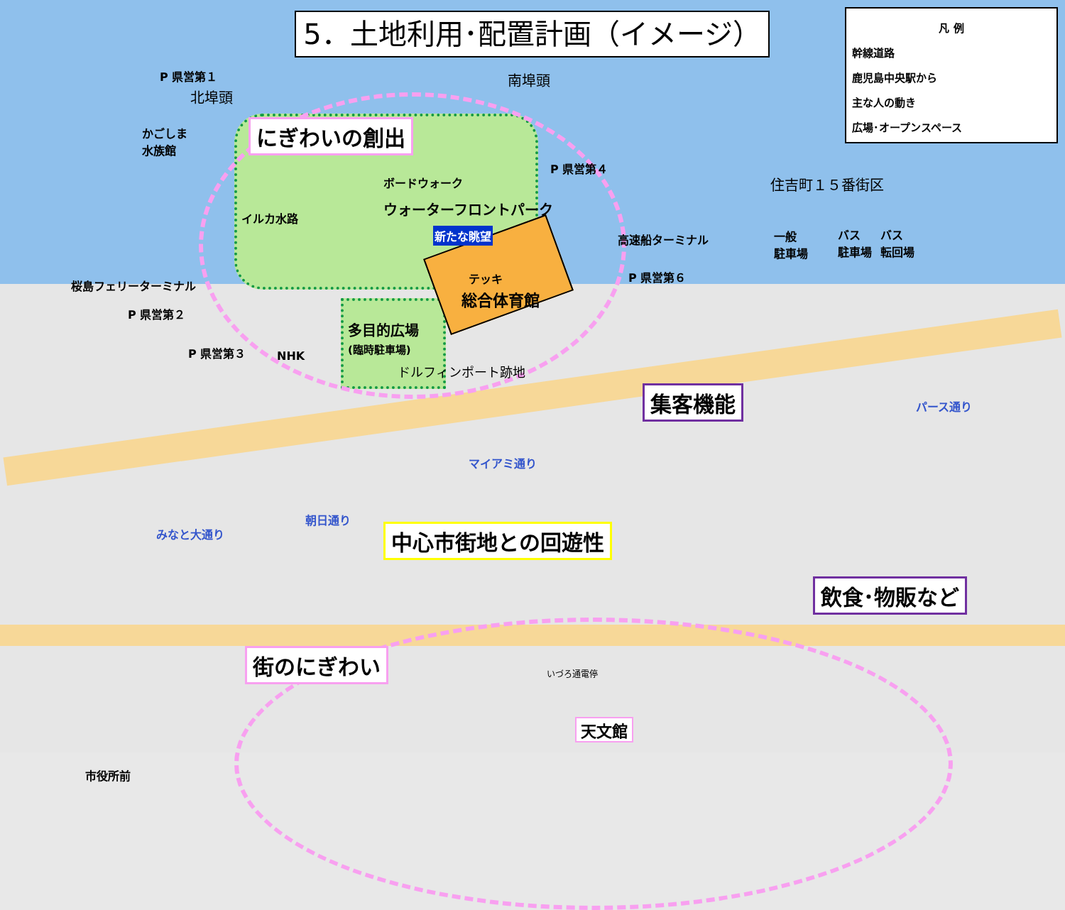5．土地利用･配置計画（イメージ）
凡 例
幹線道路
鹿児島中央駅から
主な人の動き
広場･オープンスペース
にぎわいの創出
P 県営第１
北埠頭
南埠頭
かごしま
水族館
P 県営第４
住吉町１５番街区
イルカ水路
ボードウォーク
ウォーターフロントパーク
新たな眺望 高速船ターミナル
P 県営第６
一般
駐車場
バス
駐車場
バス
転回場
桜島フェリーターミナル
P 県営第２
P 県営第３ NHK
テッキ
総合体育館
多目的広場
(臨時駐車場)
ドルフィンポート跡地
集客機能
マイアミ通り
パース通り
みなと大通り
朝日通り
中心市街地との回遊性
飲食･物販など
街のにぎわい
天文館
いづろ通電停
市役所前